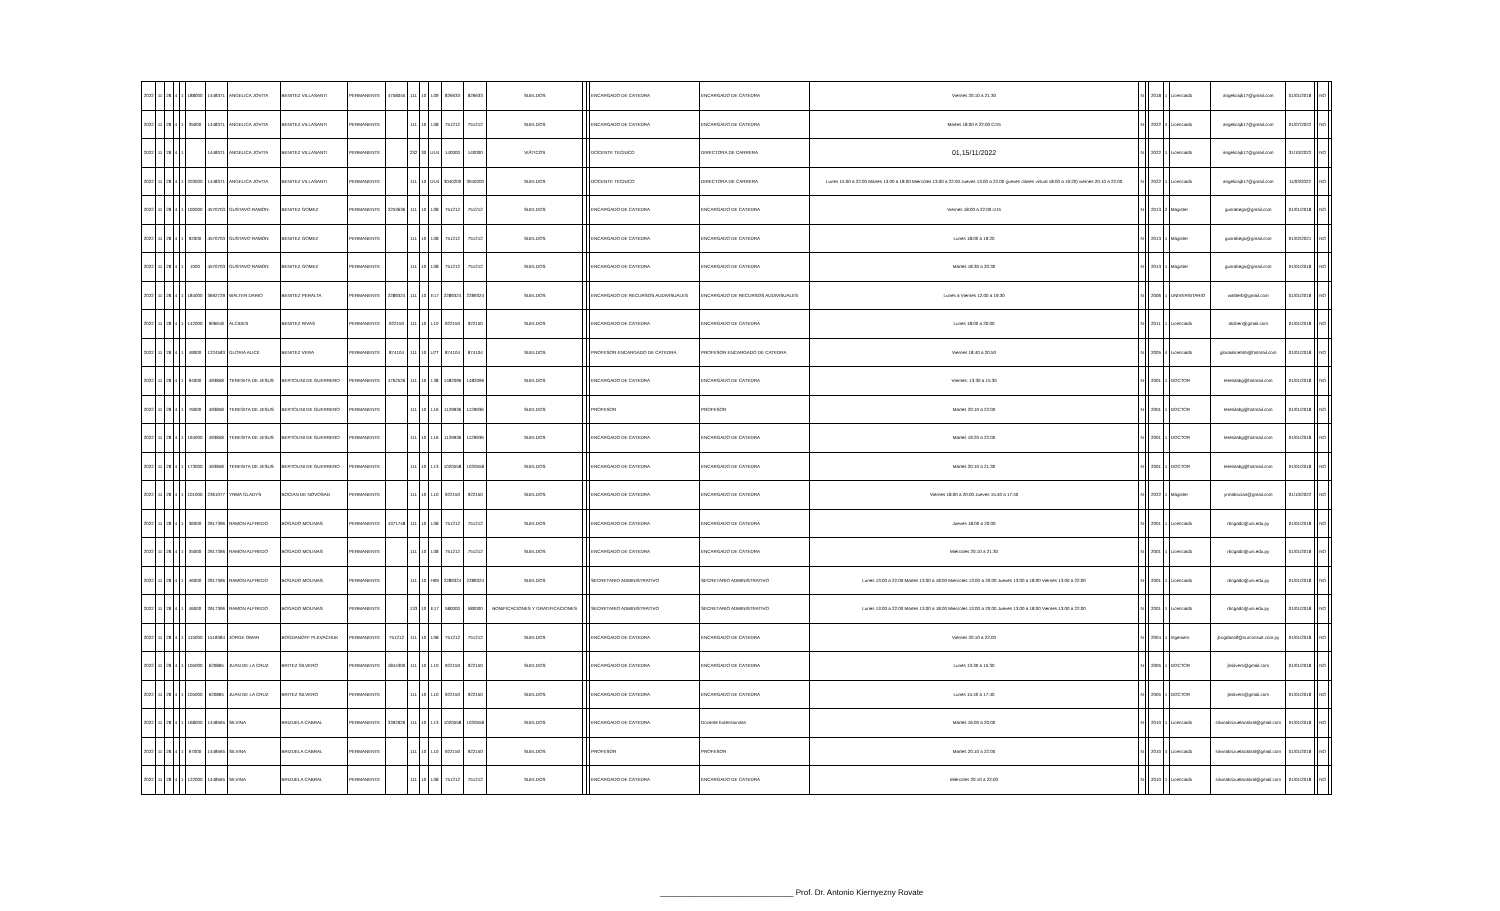| 2022 | 11 | 28 | 4 | 1 | 188000 | 1448371 | ANGELICA JOVITA | BENITEZ VILLASANTI | PERMANENTE | 4758045 | 111 | 10 | L09 | 826633 | 826633 | SUELDOS | | | ENCARGADO DE CATEDRA | ENCARGADO DE CATEDRA | Viernes 20:10 a 21:30 | N | | 2018 | 1 | Licenciado | angelicajb17@gmail.com | 01/01/2018 | | NO | |
| 2022 | 11 | 28 | 4 | 1 | 35000 | 1448371 | ANGELICA JOVITA | BENITEZ VILLASANTI | PERMANENTE | | 111 | 10 | L08 | 751212 | 751212 | SUELDOS | | | ENCARGADO DE CATEDRA | ENCARGADO DE CATEDRA | Martes 18:00 A 22:00 C/15 | N | | 2022 | 4 | Licenciado | angelicajb17@gmail.com | 01/07/2022 | | NO | |
| 2022 | 11 | 28 | 4 | 1 | | 1448371 | ANGELICA JOVITA | BENITEZ VILLASANTI | PERMANENTE | | 232 | 30 | UU4 | 140000 | 140000 | VIÁTICOS | | | DOCENTE TECNICO | DIRECTORA DE CARRERA | 01,15/11/2022 | N | | 2022 | 1 | Licenciado | angelicajb17@gmail.com | 31/10/2022 | | NO | |
| 2022 | 11 | 28 | 4 | 1 | 203000 | 1448371 | ANGELICA JOVITA | BENITEZ VILLASANTI | PERMANENTE | | 111 | 10 | UU4 | 3040200 | 3040200 | SUELDOS | | | DOCENTE TECNICO | DIRECTORA DE CARRERA | Lunes 15:00 a 22:00 Martes 13:00 a 18:00 Miercoles 13:00 a 22:00 Jueves 13:00 a 22:00 (jueves clases virtual 18:00 a 19:20) viernes 20:10 a 22:00 | N | | 2022 | 1 | Licenciado | angelicajb17@gmail.com | 11/03/2022 | | NO | |
| 2022 | 11 | 28 | 4 | 1 | 100000 | 4570703 | GUSTAVO RAMON | BENITEZ GOMEZ | PERMANENTE | 2253636 | 111 | 10 | L08 | 751212 | 751212 | SUELDOS | | | ENCARGADO DE CATEDRA | ENCARGADO DE CATEDRA | Viernes 18:00 a 22:00 c/15 | N | | 2013 | 2 | Magister | gusrabego@gmail.com | 01/01/2018 | | NO | |
| 2022 | 11 | 28 | 4 | 1 | 92000 | 4570703 | GUSTAVO RAMON | BENITEZ GOMEZ | PERMANENTE | | 111 | 10 | L08 | 751212 | 751212 | SUELDOS | | | ENCARGADO DE CATEDRA | ENCARGADO DE CATEDRA | Lunes 18:00 a 19:20 | N | | 2013 | 1 | Magister | gusrabego@gmail.com | 01/02/2021 | | NO | |
| 2022 | 11 | 28 | 4 | 1 | 1000 | 4570703 | GUSTAVO RAMON | BENITEZ GOMEZ | PERMANENTE | | 111 | 10 | L08 | 751212 | 751212 | SUELDOS | | | ENCARGADO DE CATEDRA | ENCARGADO DE CATEDRA | Martes 18:30 a 20:30 | N | | 2013 | 1 | Magister | gusrabego@gmail.com | 01/01/2018 | | NO | |
| 2022 | 11 | 28 | 4 | 1 | 184000 | 3692729 | WALTER DARIO | BENITEZ PERALTA | PERMANENTE | 2289324 | 111 | 10 | E17 | 2289324 | 2289324 | SUELDOS | | | ENCARGADO DE RECURSOS AUDIVISUALES | ENCARGADO DE RECURSOS AUDIVISUALES | Lunes a Viernes 12:00 a 19:30 | N | | 2006 | 1 | UNIVERSITARIO | waltterb@gmail.com | 01/01/2018 | | NO | |
| 2022 | 11 | 28 | 4 | 1 | 142000 | 906618 | ALCIDES | BENITEZ RIVAS | PERMANENTE | 922150 | 111 | 10 | L10 | 922150 | 922150 | SUELDOS | | | ENCARGADO DE CATEDRA | ENCARGADO DE CATEDRA | Lunes 18:00 a 20:00 | N | | 2011 | 1 | Licenciado | alciberi@gmail.com | 01/01/2018 | | NO | |
| 2022 | 11 | 28 | 4 | 1 | 49000 | 1224583 | GLORIA ALICE | BENITEZ VERA | PERMANENTE | 874104 | 111 | 10 | U7T | 874104 | 874104 | SUELDOS | | | PROFESOR ENCARGADO DE CATEDRA | PROFESOR ENCARGADO DE CATEDRA | Viernes 18:40 a 20:50 | N | | 2005 | 4 | Licenciado | gloriaalice555@hotmail.com | 01/01/2018 | | NO | |
| 2022 | 11 | 28 | 4 | 1 | 94000 | 493858 | TERESITA DE JESUS | BERTOLINI DE GUERRERO | PERMANENTE | 4762526 | 111 | 10 | L38 | 1482096 | 1482096 | SUELDOS | | | ENCARGADO DE CATEDRA | ENCARGADO DE CATEDRA | Viernes: 13:30 a 15:30 | N | | 2001 | 1 | DOCTOR | teresitabg@hotmail.com | 01/01/2018 | | NO | |
| 2022 | 11 | 28 | 4 | 1 | 76000 | 493858 | TERESITA DE JESUS | BERTOLINI DE GUERRERO | PERMANENTE | | 111 | 10 | L16 | 1129936 | 1129936 | SUELDOS | | | PROFESOR | PROFESOR | Martes 20:10 a 22:00 | N | | 2001 | 1 | DOCTOR | teresitabg@hotmail.com | 01/01/2018 | | NO | |
| 2022 | 11 | 28 | 4 | 1 | 194000 | 493858 | TERESITA DE JESUS | BERTOLINI DE GUERRERO | PERMANENTE | | 111 | 10 | L16 | 1129936 | 1129936 | SUELDOS | | | ENCARGADO DE CATEDRA | ENCARGADO DE CATEDRA | Martes 19:20 a 22:00 | N | | 2001 | 1 | DOCTOR | teresitabg@hotmail.com | 01/01/2018 | | NO | |
| 2022 | 11 | 28 | 4 | 1 | 173000 | 493858 | TERESITA DE JESUS | BERTOLINI DE GUERRERO | PERMANENTE | | 111 | 10 | L13 | 1020558 | 1020558 | SUELDOS | | | ENCARGADO DE CATEDRA | ENCARGADO DE CATEDRA | Martes 20:10 a 21:30 | N | | 2001 | 1 | DOCTOR | teresitabg@hotmail.com | 01/01/2018 | | NO | |
| 2022 | 11 | 28 | 4 | 1 | 101000 | 2361077 | YRMA GLADYS | BOCIAN DE NOVOSAD | PERMANENTE | | 111 | 10 | L10 | 922150 | 922150 | SUELDOS | | | ENCARGADO DE CATEDRA | ENCARGADO DE CATEDRA | Viernes 18:00 a 20:00 Jueves 15:40 a 17:40 | N | | 2022 | 1 | Magister | yrmabocian@gmail.com | 01/10/2022 | | NO | |
| 2022 | 11 | 28 | 4 | 1 | 36000 | 2917396 | RAMON ALFREDO | BOGADO MOLINAS | PERMANENTE | 4371748 | 111 | 10 | L08 | 751212 | 751212 | SUELDOS | | | ENCARGADO DE CATEDRA | ENCARGADO DE CATEDRA | Jueves 18:00 a 20:00 | N | | 2001 | 1 | Licenciado | rbogado@uni.edu.py | 01/01/2018 | | NO | |
| 2022 | 11 | 28 | 4 | 1 | 35000 | 2917396 | RAMON ALFREDO | BOGADO MOLINAS | PERMANENTE | | 111 | 10 | L08 | 751212 | 751212 | SUELDOS | | | ENCARGADO DE CATEDRA | ENCARGADO DE CATEDRA | Miércoles 20:10 a 21:30 | N | | 2001 | 1 | Licenciado | rbogado@uni.edu.py | 01/01/2018 | | NO | |
| 2022 | 11 | 28 | 4 | 1 | 46000 | 2917396 | RAMON ALFREDO | BOGADO MOLINAS | PERMANENTE | | 111 | 10 | H09 | 2289324 | 2289324 | SUELDOS | | | SECRETARIO ADMINISTRATIVO | SECRETARIO ADMINISTRATIVO | Lunes 13:00 a 22:00 Martes 13:00 a 18:00 Miercoles 13:00 a 20:00 Jueves 13:00 a 18:00 Viernes 13:00 a 22:00 | N | | 2001 | 1 | Licenciado | rbogado@uni.edu.py | 01/01/2018 | | NO | |
| 2022 | 11 | 28 | 4 | 1 | 46000 | 2917396 | RAMON ALFREDO | BOGADO MOLINAS | PERMANENTE | | 133 | 10 | E17 | 580000 | 580000 | BONIFICACIONES Y GRATIFICACIONES | | | SECRETARIO ADMINISTRATIVO | SECRETARIO ADMINISTRATIVO | Lunes 13:00 a 22:00 Martes 13:00 a 18:00 Miercoles 13:00 a 20:00 Jueves 13:00 a 18:00 Viernes 13:00 a 22:00 | N | | 2001 | 1 | Licenciado | rbogado@uni.edu.py | 01/01/2018 | | NO | |
| 2022 | 11 | 28 | 4 | 1 | 115000 | 1518384 | JORGE OMAR | BOGDANOFF PLEVACHUK | PERMANENTE | 751212 | 111 | 10 | L08 | 751212 | 751212 | SUELDOS | | | ENCARGADO DE CATEDRA | ENCARGADO DE CATEDRA | Viernes 20:10 a 22:00 | N | | 2004 | 1 | Ingeniero | jbogdanoff@surconsult.com.py | 01/01/2018 | | NO | |
| 2022 | 11 | 28 | 4 | 1 | 105000 | 620865 | JUAN DE LA CRUZ | BRITEZ SILVERO | PERMANENTE | 1844300 | 111 | 10 | L10 | 922150 | 922150 | SUELDOS | | | ENCARGADO DE CATEDRA | ENCARGADO DE CATEDRA | Lunes 13:30 a 15:30 | N | | 2005 | 1 | DOCTOR | jbsilvero@gmail.com | 01/01/2018 | | NO | |
| 2022 | 11 | 28 | 4 | 1 | 105000 | 620865 | JUAN DE LA CRUZ | BRITEZ SILVERO | PERMANENTE | | 111 | 10 | L10 | 922150 | 922150 | SUELDOS | | | ENCARGADO DE CATEDRA | ENCARGADO DE CATEDRA | Lunes 15:40 a 17:40 | N | | 2005 | 1 | DOCTOR | jbsilvero@gmail.com | 01/01/2018 | | NO | |
| 2022 | 11 | 28 | 4 | 1 | 168000 | 1448565 | SILVINA | BRIZUELA CABRAL | PERMANENTE | 3392926 | 111 | 10 | L13 | 1020558 | 1020558 | SUELDOS | | | ENCARGADO DE CATEDRA | Docente Extensionista | Martes 16:00 a 20:00 | N | | 2010 | 1 | Licenciado | silvinabrizuelacabral@gmail.com | 01/01/2018 | | NO | |
| 2022 | 11 | 28 | 4 | 1 | 67000 | 1448565 | SILVINA | BRIZUELA CABRAL | PERMANENTE | | 111 | 10 | L10 | 922150 | 922150 | SUELDOS | | | PROFESOR | PROFESOR | Martes 20:10 a 22:00 | N | | 2010 | 4 | Licenciado | silvinabrizuelacabral@gmail.com | 01/01/2018 | | NO | |
| 2022 | 11 | 28 | 4 | 1 | 122000 | 1448565 | SILVINA | BRIZUELA CABRAL | PERMANENTE | | 111 | 10 | L08 | 751212 | 751212 | SUELDOS | | | ENCARGADO DE CATEDRA | ENCARGADO DE CATEDRA | Miércoles 20:10 a 22:00 | N | | 2010 | 1 | Licenciado | silvinabrizuelacabral@gmail.com | 01/01/2018 | | NO | |
______________________________ Prof. Dr. Antonio Kiernyezny Rovate